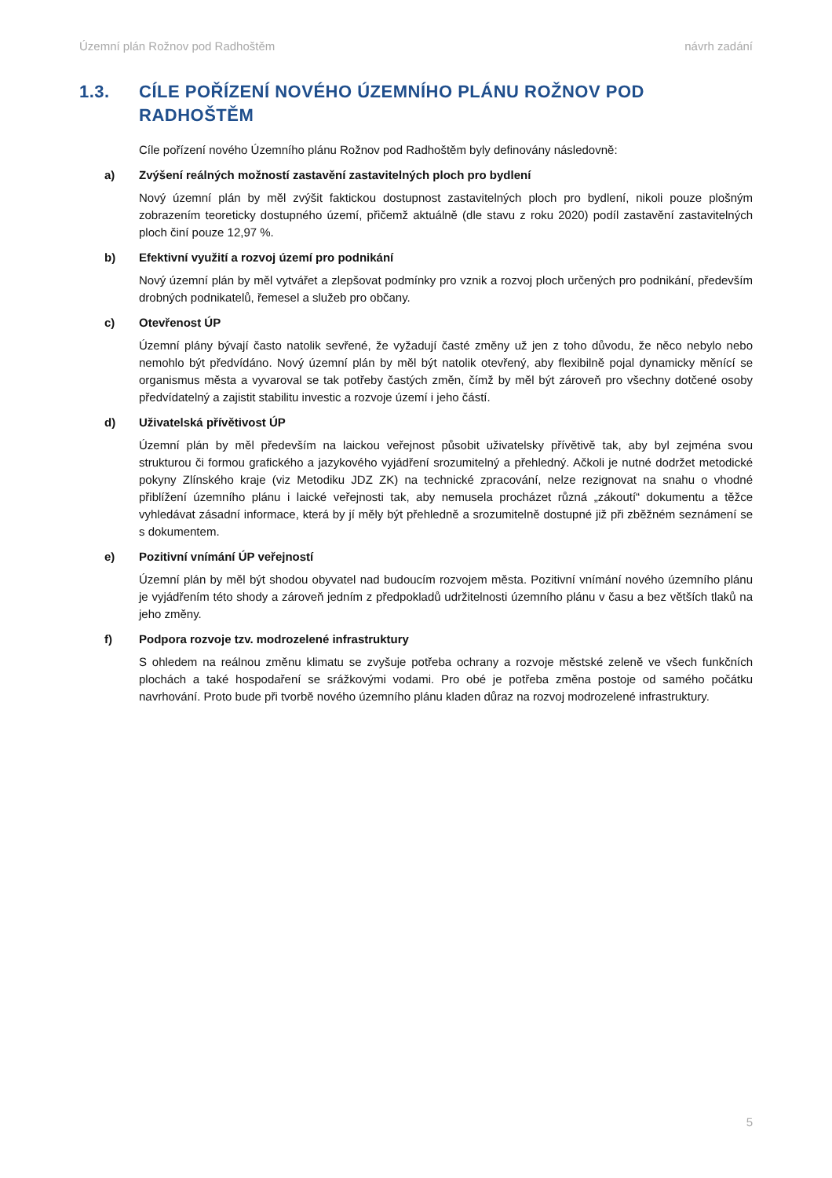Územní plán Rožnov pod Radhoštěm návrh zadání
1.3. CÍLE POŘÍZENÍ NOVÉHO ÚZEMNÍHO PLÁNU ROŽNOV POD RADHOŠTĚM
Cíle pořízení nového Územního plánu Rožnov pod Radhoštěm byly definovány následovně:
a) Zvýšení reálných možností zastavění zastavitelných ploch pro bydlení
Nový územní plán by měl zvýšit faktickou dostupnost zastavitelných ploch pro bydlení, nikoli pouze plošným zobrazením teoreticky dostupného území, přičemž aktuálně (dle stavu z roku 2020) podíl zastavění zastavitelných ploch činí pouze 12,97 %.
b) Efektivní využití a rozvoj území pro podnikání
Nový územní plán by měl vytvářet a zlepšovat podmínky pro vznik a rozvoj ploch určených pro podnikání, především drobných podnikatelů, řemesel a služeb pro občany.
c) Otevřenost ÚP
Územní plány bývají často natolik sevřené, že vyžadují časté změny už jen z toho důvodu, že něco nebylo nebo nemohlo být předvídáno. Nový územní plán by měl být natolik otevřený, aby flexibilně pojal dynamicky měnící se organismus města a vyvaroval se tak potřeby častých změn, čímž by měl být zároveň pro všechny dotčené osoby předvídatelný a zajistit stabilitu investic a rozvoje území i jeho částí.
d) Uživatelská přívětivost ÚP
Územní plán by měl především na laickou veřejnost působit uživatelsky přívětivě tak, aby byl zejména svou strukturou či formou grafického a jazykového vyjádření srozumitelný a přehledný. Ačkoli je nutné dodržet metodické pokyny Zlínského kraje (viz Metodiku JDZ ZK) na technické zpracování, nelze rezignovat na snahu o vhodné přiblížení územního plánu i laické veřejnosti tak, aby nemusela procházet různá „zákoutí“ dokumentu a těžce vyhledávat zásadní informace, která by jí měly být přehledně a srozumitelně dostupné již při zběžném seznámení se s dokumentem.
e) Pozitivní vnímání ÚP veřejností
Územní plán by měl být shodou obyvatel nad budoucím rozvojem města. Pozitivní vnímání nového územního plánu je vyjádřením této shody a zároveň jedním z předpokladů udržitelnosti územního plánu v času a bez větších tlaků na jeho změny.
f) Podpora rozvoje tzv. modrozelené infrastruktury
S ohledem na reálnou změnu klimatu se zvyšuje potřeba ochrany a rozvoje městské zeleně ve všech funkčních plochách a také hospodaření se srážkovými vodami. Pro obé je potřeba změna postoje od samého počátku navrhování. Proto bude při tvorbě nového územního plánu kladen důraz na rozvoj modrozelené infrastruktury.
5